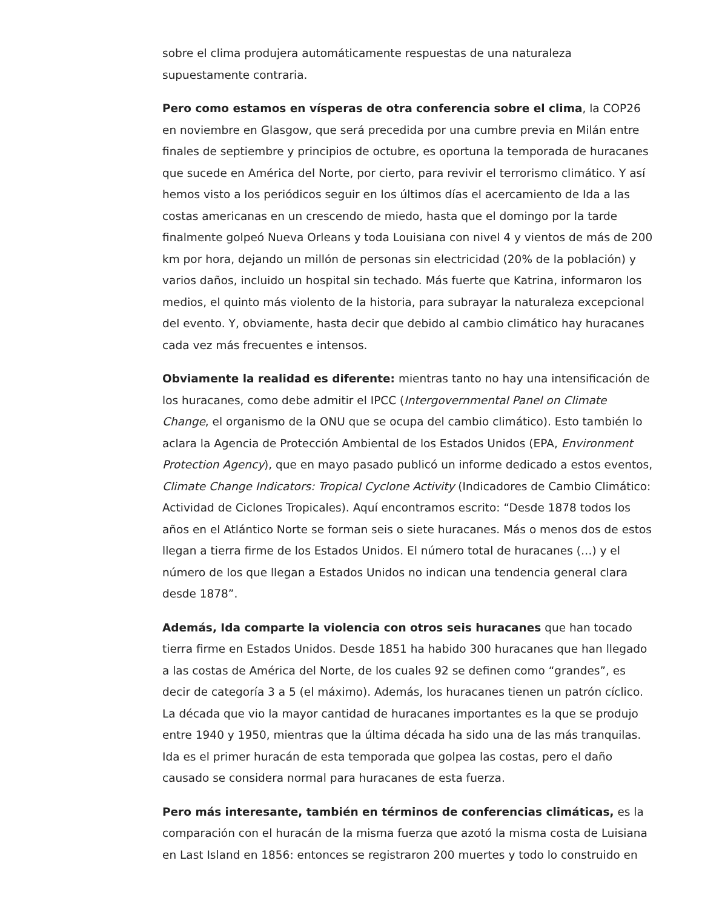sobre el clima produjera automáticamente respuestas de una naturaleza supuestamente contraria.
Pero como estamos en vísperas de otra conferencia sobre el clima, la COP26 en noviembre en Glasgow, que será precedida por una cumbre previa en Milán entre finales de septiembre y principios de octubre, es oportuna la temporada de huracanes que sucede en América del Norte, por cierto, para revivir el terrorismo climático. Y así hemos visto a los periódicos seguir en los últimos días el acercamiento de Ida a las costas americanas en un crescendo de miedo, hasta que el domingo por la tarde finalmente golpeó Nueva Orleans y toda Louisiana con nivel 4 y vientos de más de 200 km por hora, dejando un millón de personas sin electricidad (20% de la población) y varios daños, incluido un hospital sin techado. Más fuerte que Katrina, informaron los medios, el quinto más violento de la historia, para subrayar la naturaleza excepcional del evento. Y, obviamente, hasta decir que debido al cambio climático hay huracanes cada vez más frecuentes e intensos.
Obviamente la realidad es diferente: mientras tanto no hay una intensificación de los huracanes, como debe admitir el IPCC (Intergovernmental Panel on Climate Change, el organismo de la ONU que se ocupa del cambio climático). Esto también lo aclara la Agencia de Protección Ambiental de los Estados Unidos (EPA, Environment Protection Agency), que en mayo pasado publicó un informe dedicado a estos eventos, Climate Change Indicators: Tropical Cyclone Activity (Indicadores de Cambio Climático: Actividad de Ciclones Tropicales). Aquí encontramos escrito: “Desde 1878 todos los años en el Atlántico Norte se forman seis o siete huracanes. Más o menos dos de estos llegan a tierra firme de los Estados Unidos. El número total de huracanes (…) y el número de los que llegan a Estados Unidos no indican una tendencia general clara desde 1878”.
Además, Ida comparte la violencia con otros seis huracanes que han tocado tierra firme en Estados Unidos. Desde 1851 ha habido 300 huracanes que han llegado a las costas de América del Norte, de los cuales 92 se definen como “grandes”, es decir de categoría 3 a 5 (el máximo). Además, los huracanes tienen un patrón cíclico. La década que vio la mayor cantidad de huracanes importantes es la que se produjo entre 1940 y 1950, mientras que la última década ha sido una de las más tranquilas. Ida es el primer huracán de esta temporada que golpea las costas, pero el daño causado se considera normal para huracanes de esta fuerza.
Pero más interesante, también en términos de conferencias climáticas, es la comparación con el huracán de la misma fuerza que azotó la misma costa de Luisiana en Last Island en 1856: entonces se registraron 200 muertes y todo lo construido en